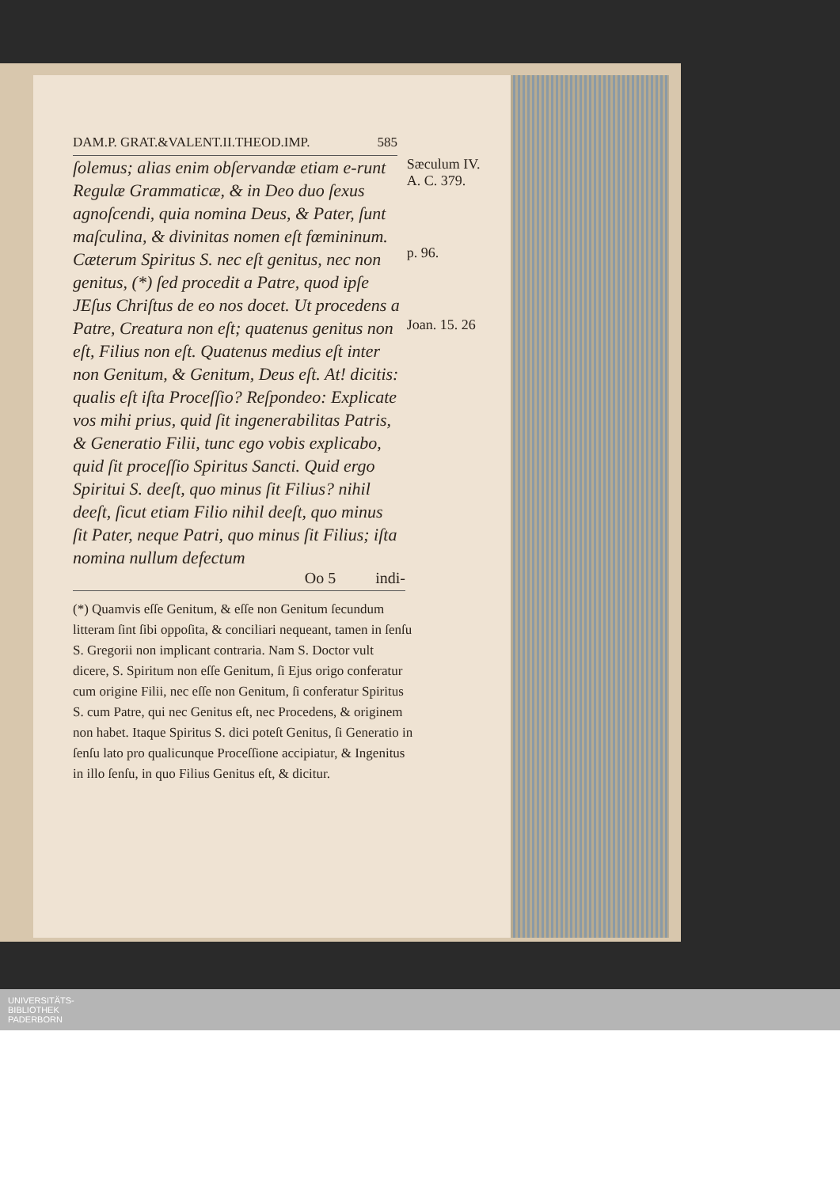DAM.P. GRAT.&VALENT.II.THEOD.IMP. 585
ſolemus; alias enim obſervandæ etiam e-runt Regulæ Grammaticæ, & in Deo duo ſexus agnoſcendi, quia nomina Deus, & Pater, ſunt maſculina, & divinitas nomen eſt fœmininum. Cæterum Spiritus S. nec eſt genitus, nec non genitus, (*) ſed procedit a Patre, quod ipſe JEſus Chriſtus de eo nos docet. Ut procedens a Patre, Creatura non eſt; quatenus genitus non eſt, Filius non eſt. Quatenus medius eſt inter non Genitum, & Genitum, Deus eſt. At! dicitis: qualis eſt iſta Proceſſio? Reſpondeo: Explicate vos mihi prius, quid ſit ingenerabilitas Patris, & Generatio Filii, tunc ego vobis explicabo, quid ſit proceſſio Spiritus Sancti. Quid ergo Spiritui S. deeſt, quo minus ſit Filius? nihil deeſt, ſicut etiam Filio nihil deeſt, quo minus ſit Pater, neque Patri, quo minus ſit Filius; iſta nomina nullum defectum
Sæculum IV.
A. C. 379.
p. 96.
Joan. 15. 26
Oo 5 indi-
(*) Quamvis eſſe Genitum, & eſſe non Genitum ſecundum litteram ſint ſibi oppoſita, & conciliari nequeant, tamen in ſenſu S. Gregorii non implicant contraria. Nam S. Doctor vult dicere, S. Spiritum non eſſe Genitum, ſi Ejus origo conferatur cum origine Filii, nec eſſe non Genitum, ſi conferatur Spiritus S. cum Patre, qui nec Genitus eſt, nec Procedens, & originem non habet. Itaque Spiritus S. dici poteſt Genitus, ſi Generatio in ſenſu lato pro qualicunque Proceſſione accipiatur, & Ingenitus in illo ſenſu, in quo Filius Genitus eſt, & dicitur.
UNIVERSITÄTS-
BIBLIOTHEK
PADERBORN